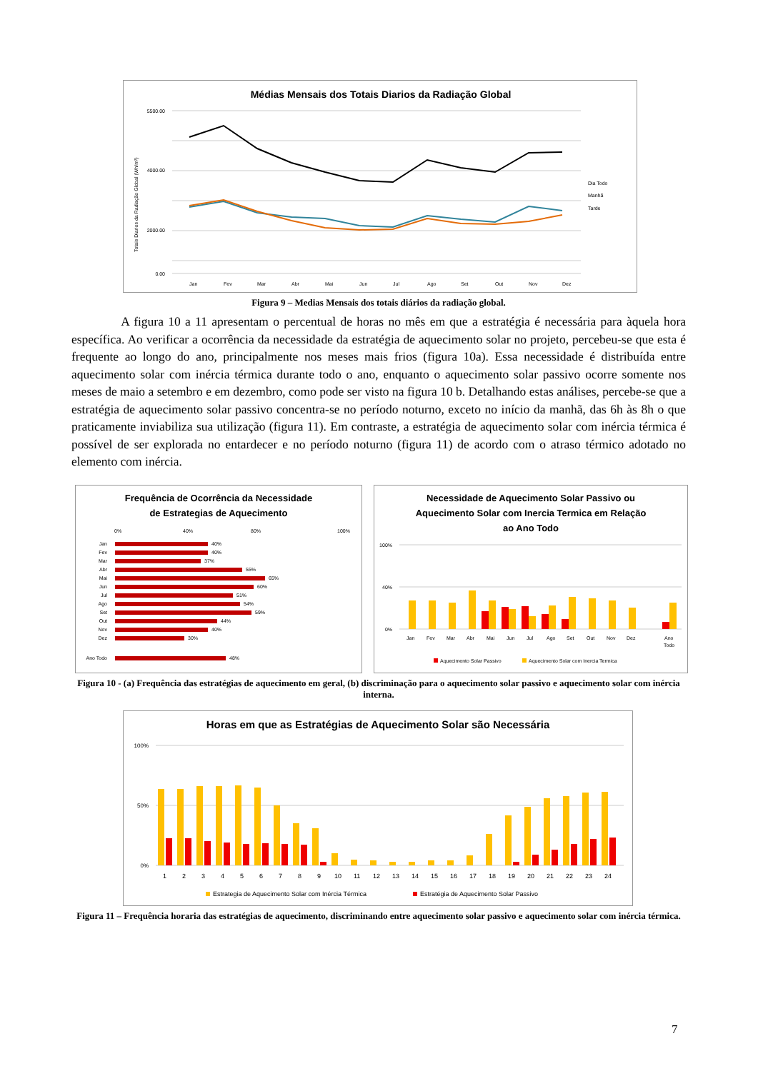Médias Mensais dos Totais Diarios da Radiação Global
5500.00
4000.00
2000.00
0.00
Totais Diarios da Radiação Global (Wh/m²)
Jan
Fev
Mar
Abr
Mai
Jun
Jul
Ago
Set
Out
Nov
Dez
Dia Todo
Manhã
Tarde
Figura 9 – Medias Mensais dos totais diários da radiação global.
A figura 10 a 11 apresentam o percentual de horas no mês em que a estratégia é necessária para àquela hora específica. Ao verificar a ocorrência da necessidade da estratégia de aquecimento solar no projeto, percebeu-se que esta é frequente ao longo do ano, principalmente nos meses mais frios (figura 10a). Essa necessidade é distribuída entre aquecimento solar com inércia térmica durante todo o ano, enquanto o aquecimento solar passivo ocorre somente nos meses de maio a setembro e em dezembro, como pode ser visto na figura 10 b. Detalhando estas análises, percebe-se que a estratégia de aquecimento solar passivo concentra-se no período noturno, exceto no início da manhã, das 6h às 8h o que praticamente inviabiliza sua utilização (figura 11). Em contraste, a estratégia de aquecimento solar com inércia térmica é possível de ser explorada no entardecer e no período noturno (figura 11) de acordo com o atraso térmico adotado no elemento com inércia.
Frequência de Ocorrência da Necessidade
de Estrategias de Aquecimento
0%
40%
80%
100%
Jan
40%
Fev
40%
Mar
37%
Abr
55%
Mai
65%
Jun
60%
Jul
51%
Ago
54%
Set
59%
Out
44%
Nov
40%
Dez
30%
Ano Todo
48%
Necessidade de Aquecimento Solar Passivo ou
Aquecimento Solar com Inercia Termica em Relação
ao Ano Todo
100%
40%
0%
Jan
Fev
Mar
Abr
Mai
Jun
Jul
Ago
Set
Out
Nov
Dez
Ano
Todo
Aquecimento Solar Passivo
Aquecimento Solar com Inercia Termica
Figura 10 - (a) Frequência das estratégias de aquecimento em geral, (b) discriminação para o aquecimento solar passivo e aquecimento solar com inércia interna.
Horas em que as Estratégias de Aquecimento Solar são Necessária
100%
50%
0%
1
2
3
4
5
6
7
8
9
10
11
12
13
14
15
16
17
18
19
20
21
22
23
24
Estrategia de Aquecimento Solar com Inércia Térmica
Estratégia de Aquecimento Solar Passivo
Figura 11 – Frequência horaria das estratégias de aquecimento, discriminando entre aquecimento solar passivo e aquecimento solar com inércia térmica.
7